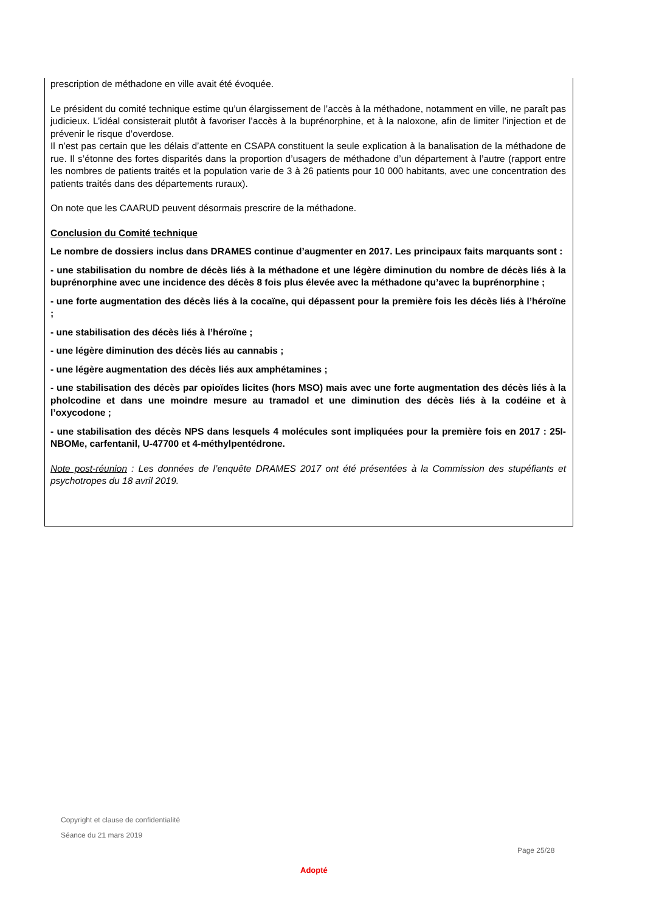prescription de méthadone en ville avait été évoquée.
Le président du comité technique estime qu’un élargissement de l’accès à la méthadone, notamment en ville, ne paraît pas judicieux. L’idéal consisterait plutôt à favoriser l’accès à la buprénorphine, et à la naloxone, afin de limiter l’injection et de prévenir le risque d’overdose.
Il n’est pas certain que les délais d’attente en CSAPA constituent la seule explication à la banalisation de la méthadone de rue. Il s’étonne des fortes disparités dans la proportion d’usagers de méthadone d’un département à l’autre (rapport entre les nombres de patients traités et la population varie de 3 à 26 patients pour 10 000 habitants, avec une concentration des patients traités dans des départements ruraux).
On note que les CAARUD peuvent désormais prescrire de la méthadone.
Conclusion du Comité technique
Le nombre de dossiers inclus dans DRAMES continue d’augmenter en 2017. Les principaux faits marquants sont :
- une stabilisation du nombre de décès liés à la méthadone et une légère diminution du nombre de décès liés à la buprénorphine avec une incidence des décès 8 fois plus élevée avec la méthadone qu’avec la buprénorphine ;
- une forte augmentation des décès liés à la cocaïne, qui dépassent pour la première fois les décès liés à l’héroïne ;
- une stabilisation des décès liés à l’héroïne ;
- une légère diminution des décès liés au cannabis ;
- une légère augmentation des décès liés aux amphétamines ;
- une stabilisation des décès par opioïdes licites (hors MSO) mais avec une forte augmentation des décès liés à la pholcodine et dans une moindre mesure au tramadol et une diminution des décès liés à la codéine et à l’oxycodone ;
- une stabilisation des décès NPS dans lesquels 4 molécules sont impliquées pour la première fois en 2017 : 25I-NBOMe, carfentanil, U-47700 et 4-méthylpentédrone.
Note post-réunion : Les données de l’enquête DRAMES 2017 ont été présentées à la Commission des stupéfiants et psychotropes du 18 avril 2019.
Copyright et clause de confidentialité
Séance du 21 mars 2019
Page 25/28
Adopté